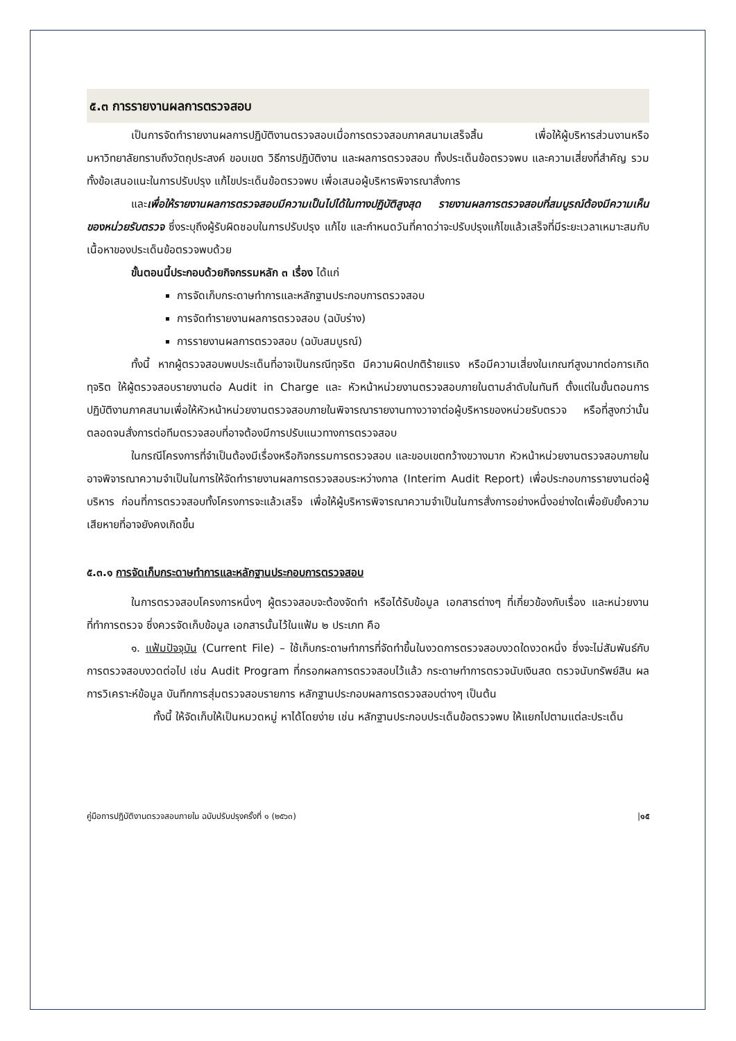๕.๓ การรายงานผลการตรวจสอบ
เป็นการจัดทำรายงานผลการปฏิบัติงานตรวจสอบเมื่อการตรวจสอบภาคสนามเสร็จสิ้น เพื่อให้ผู้บริหารส่วนงานหรือมหาวิทยาลัยทราบถึงวัตถุประสงค์ ขอบเขต วิธีการปฏิบัติงาน และผลการตรวจสอบ ทั้งประเด็นข้อตรวจพบ และความเสี่ยงที่สำคัญ รวมทั้งข้อเสนอแนะในการปรับปรุง แก้ไขประเด็นข้อตรวจพบ เพื่อเสนอผู้บริหารพิจารณาสั่งการ
และเพื่อให้รายงานผลการตรวจสอบมีความเป็นไปได้ในทางปฏิบัติสูงสุด รายงานผลการตรวจสอบที่สมบูรณ์ต้องมีความเห็นของหน่วยรับตรวจ ซึ่งระบุถึงผู้รับผิดชอบในการปรับปรุง แก้ไข และกำหนดวันที่คาดว่าจะปรับปรุงแก้ไขแล้วเสร็จที่มีระยะเวลาเหมาะสมกับเนื้อหาของประเด็นข้อตรวจพบด้วย
ขั้นตอนนี้ประกอบด้วยกิจกรรมหลัก ๓ เรื่อง ได้แก่
การจัดเก็บกระดาษทำการและหลักฐานประกอบการตรวจสอบ
การจัดทำรายงานผลการตรวจสอบ (ฉบับร่าง)
การรายงานผลการตรวจสอบ (ฉบับสมบูรณ์)
ทั้งนี้ หากผู้ตรวจสอบพบประเด็นที่อาจเป็นกรณีทุจริต มีความผิดปกติร้ายแรง หรือมีความเสี่ยงในเกณฑ์สูงมากต่อการเกิดทุจริต ให้ผู้ตรวจสอบรายงานต่อ Audit in Charge และ หัวหน้าหน่วยงานตรวจสอบภายในตามลำดับในทันที ตั้งแต่ในขั้นตอนการปฏิบัติงานภาคสนามเพื่อให้หัวหน้าหน่วยงานตรวจสอบภายในพิจารณารายงานทางวาจาต่อผู้บริหารของหน่วยรับตรวจ หรือที่สูงกว่านั้น ตลอดจนสั่งการต่อทีมตรวจสอบที่อาจต้องมีการปรับแนวทางการตรวจสอบ
ในกรณีโครงการที่จำเป็นต้องมีเรื่องหรือกิจกรรมการตรวจสอบ และขอบเขตกว้างขวางมาก หัวหน้าหน่วยงานตรวจสอบภายในอาจพิจารณาความจำเป็นในการให้จัดทำรายงานผลการตรวจสอบระหว่างกาล (Interim Audit Report) เพื่อประกอบการรายงานต่อผู้บริหาร ก่อนที่การตรวจสอบทั้งโครงการจะแล้วเสร็จ เพื่อให้ผู้บริหารพิจารณาความจำเป็นในการสั่งการอย่างหนึ่งอย่างใดเพื่อยับยั้งความเสียหายที่อาจยังคงเกิดขึ้น
๕.๓.๑ การจัดเก็บกระดาษทำการและหลักฐานประกอบการตรวจสอบ
ในการตรวจสอบโครงการหนึ่งๆ ผู้ตรวจสอบจะต้องจัดทำ หรือได้รับข้อมูล เอกสารต่างๆ ที่เกี่ยวข้องกับเรื่อง และหน่วยงานที่ทำการตรวจ ซึ่งควรจัดเก็บข้อมูล เอกสารนั้นไว้ในแฟ้ม ๒ ประเภท คือ
๑. แฟ้มปัจจุบัน (Current File) – ใช้เก็บกระดาษทำการที่จัดทำขึ้นในงวดการตรวจสอบงวดใดงวดหนึ่ง ซึ่งจะไม่สัมพันธ์กับการตรวจสอบงวดต่อไป เช่น Audit Program ที่กรอกผลการตรวจสอบไว้แล้ว กระดาษทำการตรวจนับเงินสด ตรวจนับทรัพย์สิน ผลการวิเคราะห์ข้อมูล บันทึกการสุ่มตรวจสอบรายการ หลักฐานประกอบผลการตรวจสอบต่างๆ เป็นต้น
ทั้งนี้ ให้จัดเก็บให้เป็นหมวดหมู่ หาได้โดยง่าย เช่น หลักฐานประกอบประเด็นข้อตรวจพบ ให้แยกไปตามแต่ละประเด็น
คู่มือการปฏิบัติงานตรวจสอบภายใน ฉบับปรับปรุงครั้งที่ ๑ (๒๕๖๓) |๑๕